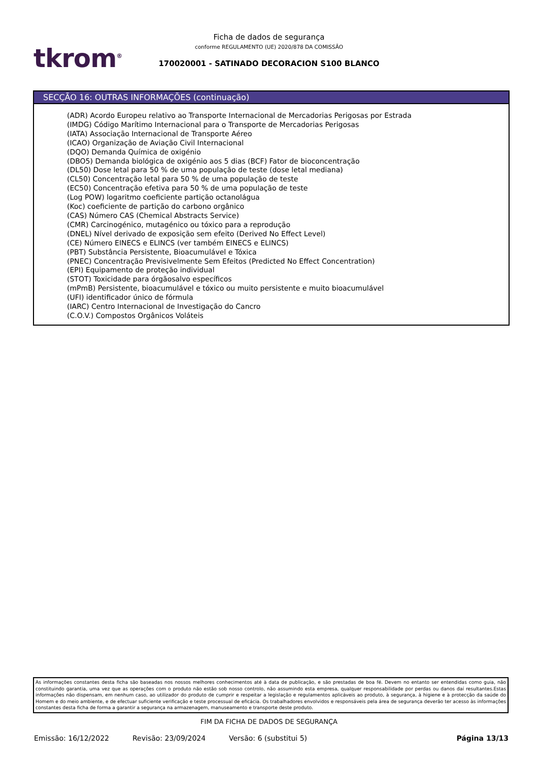tkrom<sup>®</sup>
Ficha de dados de segurança
conforme REGULAMENTO (UE) 2020/878 DA COMISSÃO
170020001 - SATINADO DECORACION S100 BLANCO
SECÇÃO 16: OUTRAS INFORMAÇÕES (continuação)
(ADR) Acordo Europeu relativo ao Transporte Internacional de Mercadorias Perigosas por Estrada
(IMDG) Código Marítimo Internacional para o Transporte de Mercadorias Perigosas
(IATA) Associação Internacional de Transporte Aéreo
(ICAO) Organização de Aviação Civil Internacional
(DQO) Demanda Química de oxigénio
(DBO5) Demanda biológica de oxigénio aos 5 dias (BCF) Fator de bioconcentração
(DL50) Dose letal para 50 % de uma população de teste (dose letal mediana)
(CL50) Concentração letal para 50 % de uma população de teste
(EC50) Concentração efetiva para 50 % de uma população de teste
(Log POW) logaritmo coeficiente partição octanolágua
(Koc) coeficiente de partição do carbono orgânico
(CAS) Número CAS (Chemical Abstracts Service)
(CMR) Carcinogénico, mutagénico ou tóxico para a reprodução
(DNEL) Nível derivado de exposição sem efeito (Derived No Effect Level)
(CE) Número EINECS e ELINCS (ver também EINECS e ELINCS)
(PBT) Substância Persistente, Bioacumulável e Tóxica
(PNEC) Concentração Previsivelmente Sem Efeitos (Predicted No Effect Concentration)
(EPI) Equipamento de proteção individual
(STOT) Toxicidade para órgãosalvo específicos
(mPmB) Persistente, bioacumulável e tóxico ou muito persistente e muito bioacumulável
(UFI) identificador único de fórmula
(IARC) Centro Internacional de Investigação do Cancro
(C.O.V.) Compostos Orgânicos Voláteis
As informações constantes desta ficha são baseadas nos nossos melhores conhecimentos até à data de publicação, e são prestadas de boa fé. Devem no entanto ser entendidas como guia, não constituindo garantia, uma vez que as operações com o produto não estão sob nosso controlo, não assumindo esta empresa, qualquer responsabilidade por perdas ou danos daí resultantes.Estas informações não dispensam, em nenhum caso, ao utilizador do produto de cumprir e respeitar a legislação e regulamentos aplicáveis ao produto, à segurança, à higiene e à protecção da saúde do Homem e do meio ambiente, e de efectuar suficiente verificação e teste processual de eficácia. Os trabalhadores envolvidos e responsáveis pela área de segurança deverão ter acesso às informações constantes desta ficha de forma a garantir a segurança na armazenagem, manuseamento e transporte deste produto.
FIM DA FICHA DE DADOS DE SEGURANÇA
Emissão: 16/12/2022 Revisão: 23/09/2024 Versão: 6 (substitui 5) Página 13/13